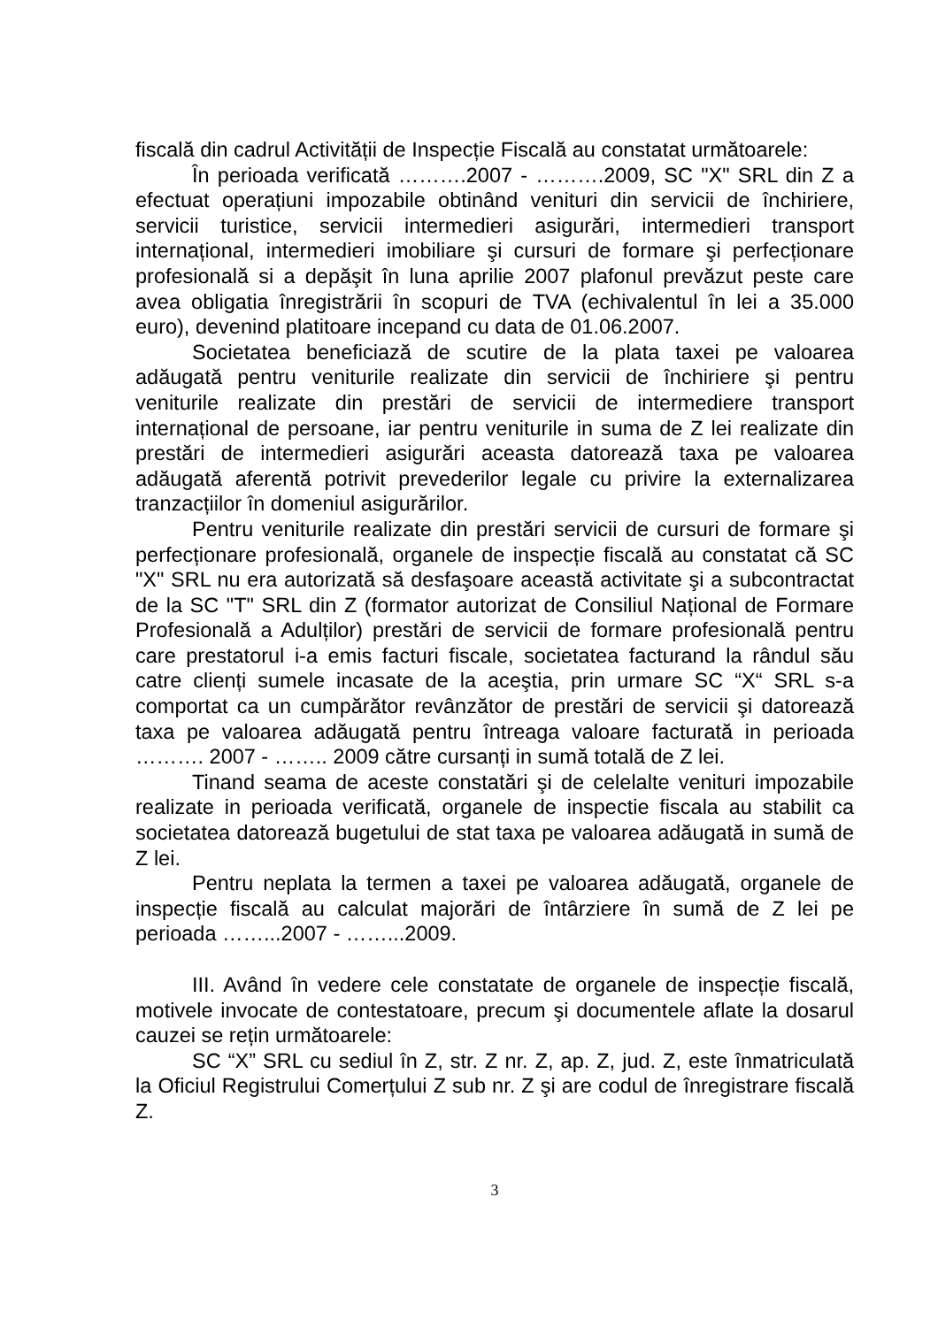fiscală din cadrul Activității de Inspecție Fiscală au constatat următoarele:
În perioada verificată ……….2007 - ……….2009, SC "X" SRL din Z a efectuat operațiuni impozabile obtinând venituri din servicii de închiriere, servicii turistice, servicii intermedieri asigurări, intermedieri transport internațional, intermedieri imobiliare şi cursuri de formare şi perfecționare profesională si a depăşit în luna aprilie 2007 plafonul prevăzut peste care avea obligatia înregistrării în scopuri de TVA (echivalentul în lei a 35.000 euro), devenind platitoare incepand cu data de 01.06.2007.
Societatea beneficiază de scutire de la plata taxei pe valoarea adăugată pentru veniturile realizate din servicii de închiriere şi pentru veniturile realizate din prestări de servicii de intermediere transport internațional de persoane, iar pentru veniturile in suma de Z lei realizate din prestări de intermedieri asigurări aceasta datorează taxa pe valoarea adăugată aferentă potrivit prevederilor legale cu privire la externalizarea tranzacțiilor în domeniul asigurărilor.
Pentru veniturile realizate din prestări servicii de cursuri de formare şi perfecționare profesională, organele de inspecție fiscală au constatat că SC "X" SRL nu era autorizată să desfaşoare această activitate şi a subcontractat de la SC "T" SRL din Z (formator autorizat de Consiliul Național de Formare Profesională a Adulților) prestări de servicii de formare profesională pentru care prestatorul i-a emis facturi fiscale, societatea facturand la rândul său catre clienți sumele incasate de la aceştia, prin urmare SC “X“ SRL s-a comportat ca un cumpărător revânzător de prestări de servicii şi datorează taxa pe valoarea adăugată pentru întreaga valoare facturată in perioada ………. 2007 - …….. 2009 către cursanți in sumă totală de Z lei.
Tinand seama de aceste constatări şi de celelalte venituri impozabile realizate in perioada verificată, organele de inspectie fiscala au stabilit ca societatea datorează bugetului de stat taxa pe valoarea adăugată in sumă de Z lei.
Pentru neplata la termen a taxei pe valoarea adăugată, organele de inspecție fiscală au calculat majorări de întârziere în sumă de Z lei pe perioada ……...2007 - ……...2009.
III. Având în vedere cele constatate de organele de inspecție fiscală, motivele invocate de contestatoare, precum şi documentele aflate la dosarul cauzei se rețin următoarele:
SC “X” SRL cu sediul în Z, str. Z nr. Z, ap. Z, jud. Z, este înmatriculată la Oficiul Registrului Comerțului Z sub nr. Z şi are codul de înregistrare fiscală Z.
3